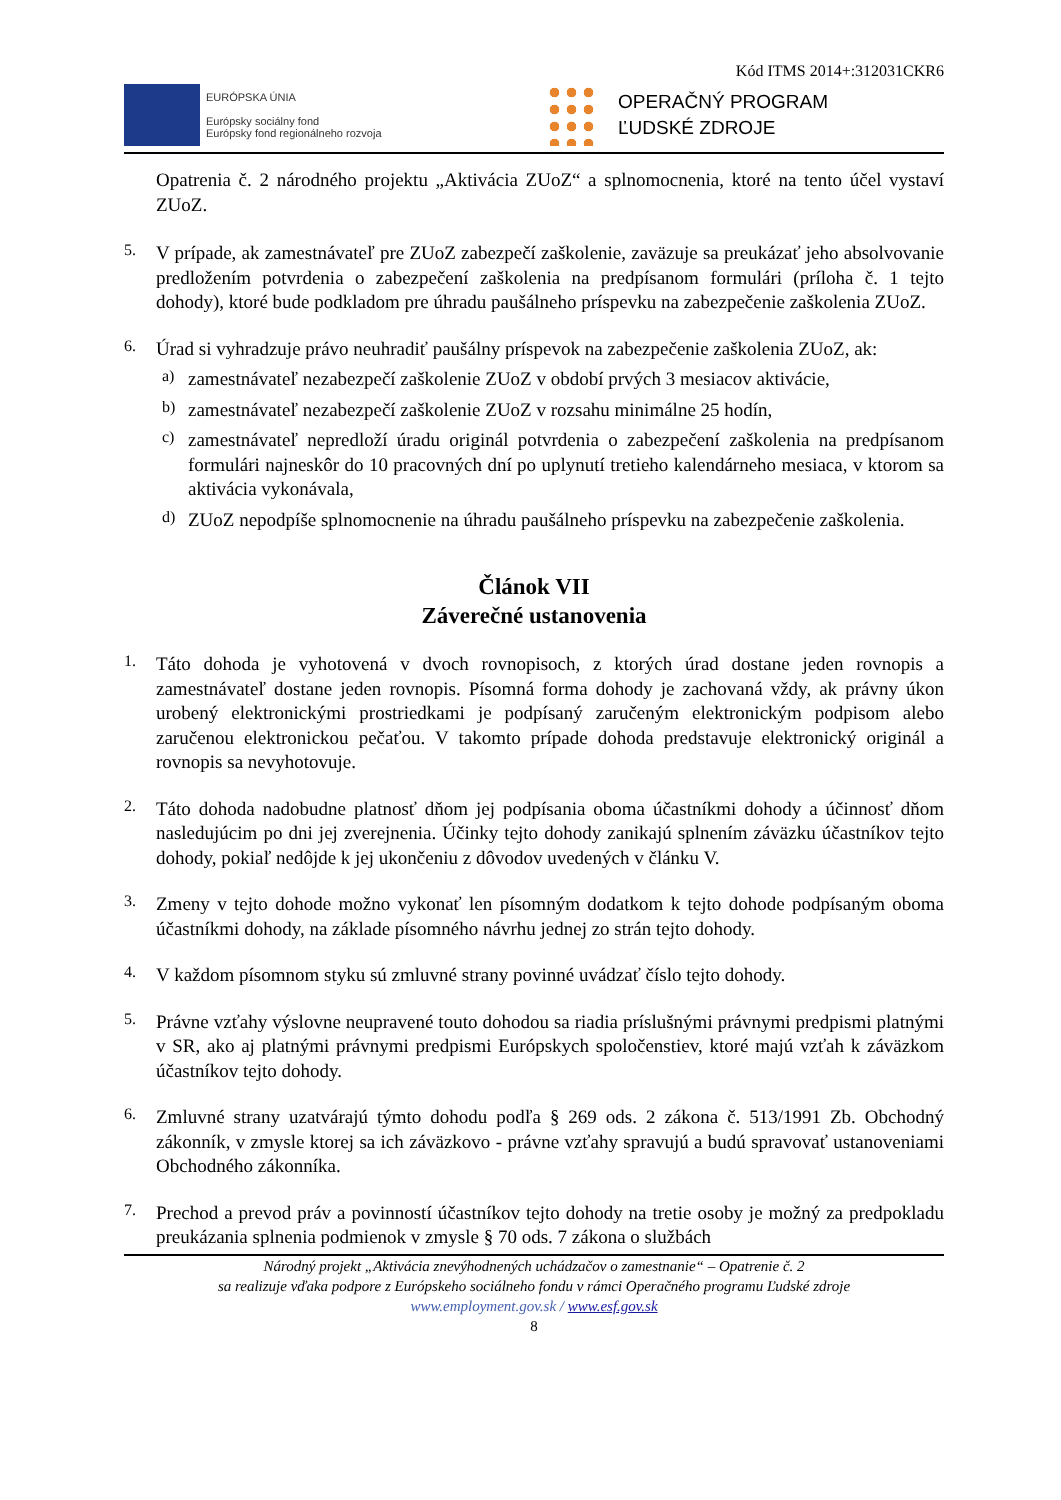Kód ITMS 2014+:312031CKR6
EURÓPSKA ÚNIA
Európsky sociálny fond
Európsky fond regionálneho rozvoja
OPERAČNÝ PROGRAM
ĽUDSKÉ ZDROJE
Opatrenia č. 2 národného projektu „Aktivácia ZUoZ“ a splnomocnenia, ktoré na tento účel vystaví ZUoZ.
5.
V prípade, ak zamestnávateľ pre ZUoZ zabezpečí zaškolenie, zaväzuje sa preukázať jeho absolvovanie predložením potvrdenia o zabezpečení zaškolenia na predpísanom formulári (príloha č. 1 tejto dohody), ktoré bude podkladom pre úhradu paušálneho príspevku na zabezpečenie zaškolenia ZUoZ.
6.
Úrad si vyhradzuje právo neuhradiť paušálny príspevok na zabezpečenie zaškolenia ZUoZ, ak:
a)
zamestnávateľ nezabezpečí zaškolenie ZUoZ v období prvých 3 mesiacov aktivácie,
b)
zamestnávateľ nezabezpečí zaškolenie ZUoZ v rozsahu minimálne 25 hodín,
c)
zamestnávateľ nepredloží úradu originál potvrdenia o zabezpečení zaškolenia na predpísanom formulári najneskôr do 10 pracovných dní po uplynutí tretieho kalendárneho mesiaca, v ktorom sa aktivácia vykonávala,
d)
ZUoZ nepodpíše splnomocnenie na úhradu paušálneho príspevku na zabezpečenie zaškolenia.
Článok VII
Záverečné ustanovenia
1.
Táto dohoda je vyhotovená v dvoch rovnopisoch, z ktorých úrad dostane jeden rovnopis a zamestnávateľ dostane jeden rovnopis. Písomná forma dohody je zachovaná vždy, ak právny úkon urobený elektronickými prostriedkami je podpísaný zaručeným elektronickým podpisom alebo zaručenou elektronickou pečaťou. V takomto prípade dohoda predstavuje elektronický originál a rovnopis sa nevyhotovuje.
2.
Táto dohoda nadobudne platnosť dňom jej podpísania oboma účastníkmi dohody a účinnosť dňom nasledujúcim po dni jej zverejnenia. Účinky tejto dohody zanikajú splnením záväzku účastníkov tejto dohody, pokiaľ nedôjde k jej ukončeniu z dôvodov uvedených v článku V.
3.
Zmeny v tejto dohode možno vykonať len písomným dodatkom k tejto dohode podpísaným oboma účastníkmi dohody, na základe písomného návrhu jednej zo strán tejto dohody.
4.
V každom písomnom styku sú zmluvné strany povinné uvádzať číslo tejto dohody.
5.
Právne vzťahy výslovne neupravené touto dohodou sa riadia príslušnými právnymi predpismi platnými v SR, ako aj platnými právnymi predpismi Európskych spoločenstiev, ktoré majú vzťah k záväzkom účastníkov tejto dohody.
6.
Zmluvné strany uzatvárajú týmto dohodu podľa § 269 ods. 2 zákona č. 513/1991 Zb. Obchodný zákonník, v zmysle ktorej sa ich záväzkovo - právne vzťahy spravujú a budú spravovať ustanoveniami Obchodného zákonníka.
7.
Prechod a prevod práv a povinností účastníkov tejto dohody na tretie osoby je možný za predpokladu preukázania splnenia podmienok v zmysle § 70 ods. 7 zákona o službách
Národný projekt „Aktivácia znevýhodnených uchádzačov o zamestnanie“ – Opatrenie č. 2
sa realizuje vďaka podpore z Európskeho sociálneho fondu v rámci Operačného programu Ľudské zdroje
www.employment.gov.sk / www.esf.gov.sk
8